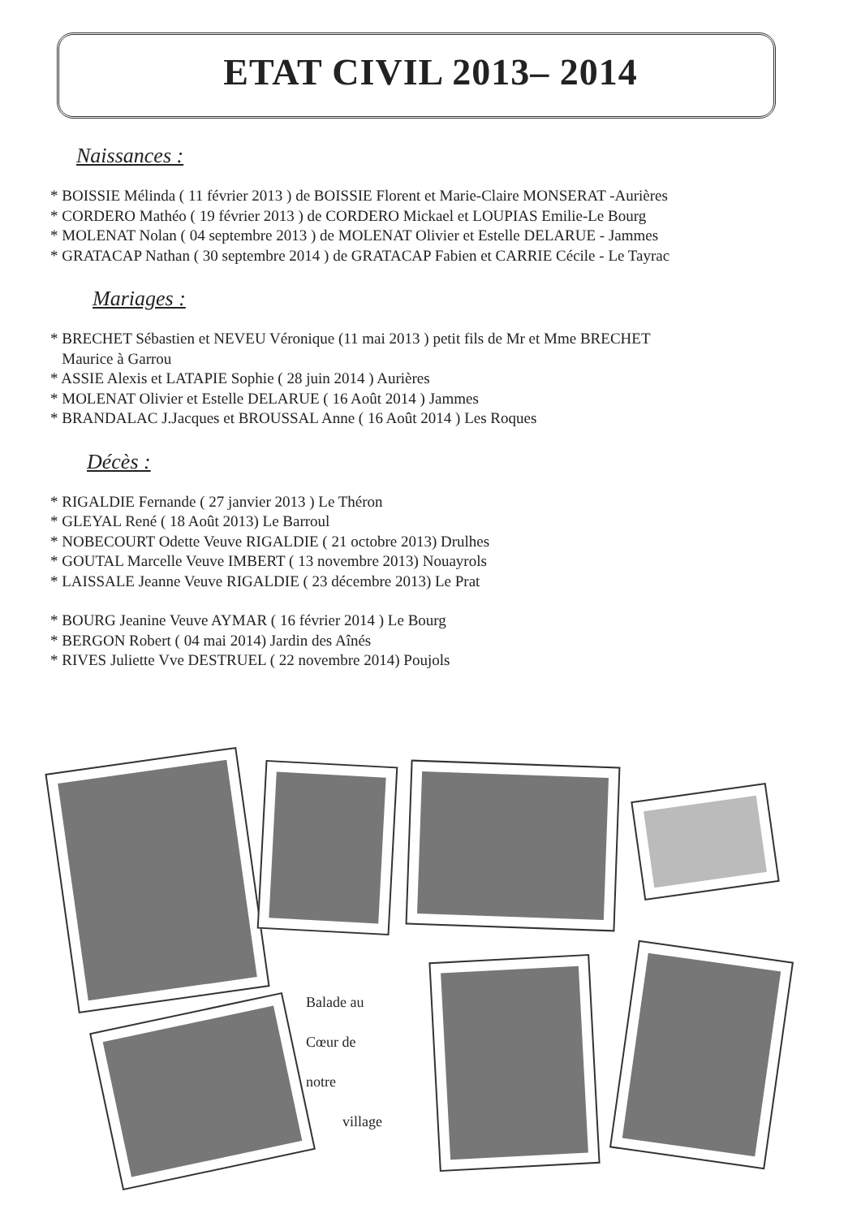ETAT CIVIL 2013– 2014
Naissances :
* BOISSIE Mélinda ( 11 février 2013 ) de BOISSIE Florent et Marie-Claire MONSERAT -Aurières
* CORDERO Mathéo ( 19 février 2013 ) de CORDERO Mickael et LOUPIAS Emilie-Le Bourg
* MOLENAT Nolan ( 04 septembre 2013 ) de MOLENAT Olivier et Estelle DELARUE - Jammes
* GRATACAP Nathan ( 30 septembre 2014 ) de GRATACAP Fabien et CARRIE Cécile - Le Tayrac
Mariages :
* BRECHET Sébastien et NEVEU Véronique (11 mai 2013 ) petit fils de Mr et Mme BRECHET
Maurice à Garrou
* ASSIE Alexis et LATAPIE Sophie ( 28 juin 2014 ) Aurières
* MOLENAT Olivier et Estelle DELARUE ( 16 Août 2014 ) Jammes
* BRANDALAC J.Jacques et BROUSSAL Anne ( 16 Août 2014 ) Les Roques
Décès :
* RIGALDIE Fernande ( 27 janvier 2013 ) Le Théron
* GLEYAL René ( 18 Août 2013) Le Barroul
* NOBECOURT Odette Veuve RIGALDIE ( 21 octobre 2013) Drulhes
* GOUTAL Marcelle Veuve IMBERT ( 13 novembre 2013) Nouayrols
* LAISSALE Jeanne Veuve RIGALDIE ( 23 décembre 2013) Le Prat
* BOURG Jeanine Veuve AYMAR ( 16 février 2014 ) Le Bourg
* BERGON Robert ( 04 mai 2014) Jardin des Aînés
* RIVES Juliette Vve DESTRUEL ( 22 novembre 2014) Poujols
Balade au
Cœur de
notre
village